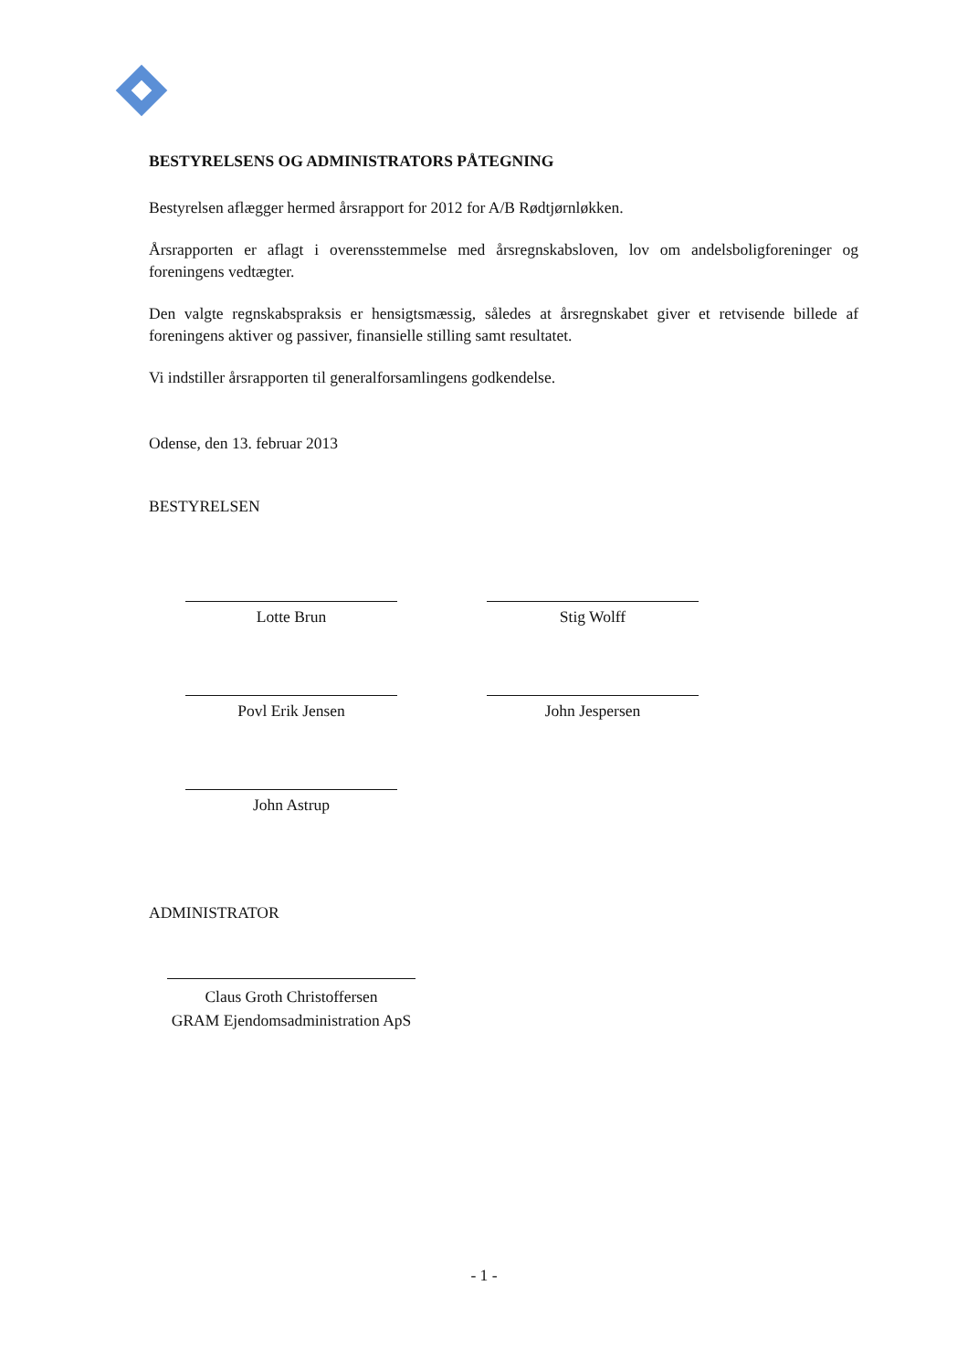BESTYRELSENS OG ADMINISTRATORS PÅTEGNING
Bestyrelsen aflægger hermed årsrapport for 2012 for A/B Rødtjørnløkken.
Årsrapporten er aflagt i overensstemmelse med årsregnskabsloven, lov om andelsboligforeninger og foreningens vedtægter.
Den valgte regnskabspraksis er hensigtsmæssig, således at årsregnskabet giver et retvisende billede af foreningens aktiver og passiver, finansielle stilling samt resultatet.
Vi indstiller årsrapporten til generalforsamlingens godkendelse.
Odense, den 13. februar 2013
BESTYRELSEN
Lotte Brun
Povl Erik Jensen
John Astrup
Stig Wolff
John Jespersen
ADMINISTRATOR
Claus Groth Christoffersen
GRAM Ejendomsadministration ApS
- 1 -